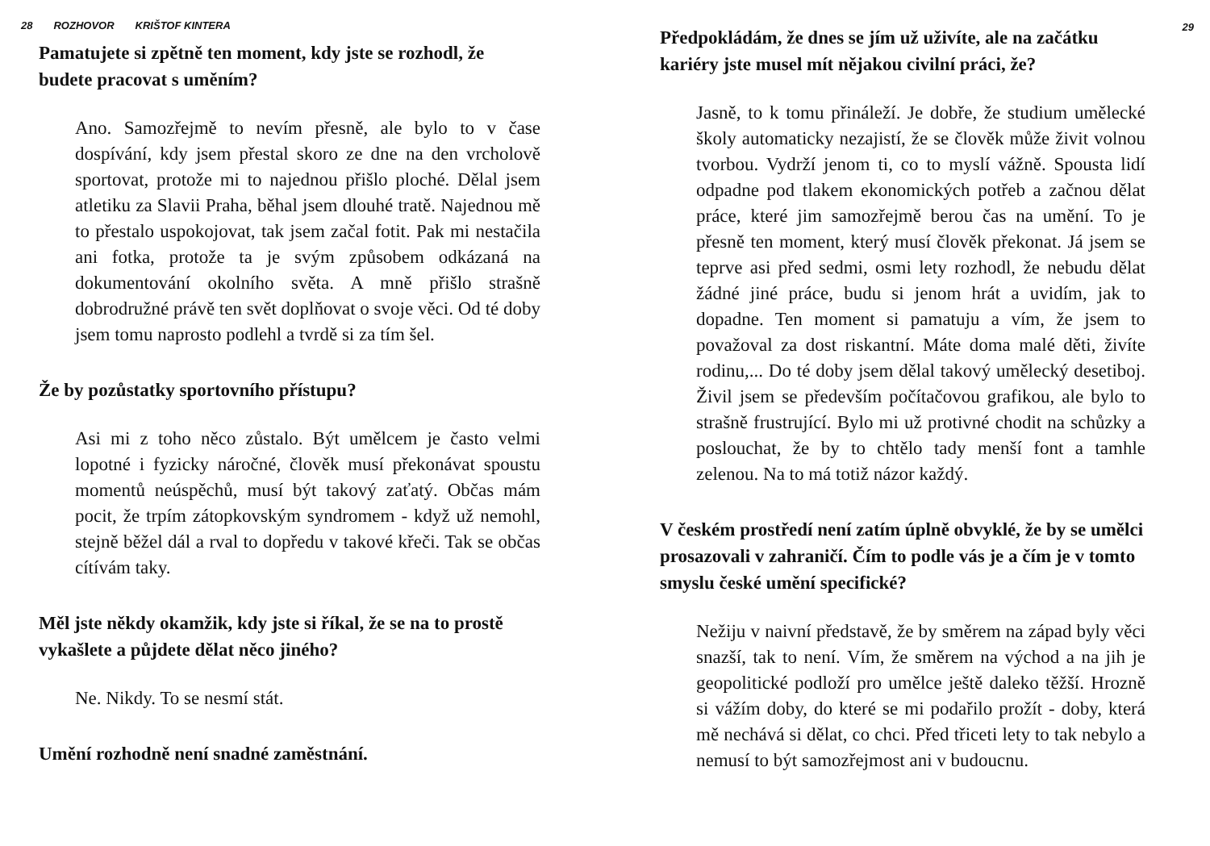28 ROZHOVOR KRIŠTOF KINTERA
Pamatujete si zpětně ten moment, kdy jste se rozhodl, že budete pracovat s uměním?
Ano. Samozřejmě to nevím přesně, ale bylo to v čase dospívání, kdy jsem přestal skoro ze dne na den vrcholově sportovat, protože mi to najednou přišlo ploché. Dělal jsem atletiku za Slavii Praha, běhal jsem dlouhé tratě. Najednou mě to přestalo uspokojovat, tak jsem začal fotit. Pak mi nestačila ani fotka, protože ta je svým způsobem odkázaná na dokumentování okolního světa. A mně přišlo strašně dobrodružné právě ten svět doplňovat o svoje věci. Od té doby jsem tomu naprosto podlehl a tvrdě si za tím šel.
Že by pozůstatky sportovního přístupu?
Asi mi z toho něco zůstalo. Být umělcem je často velmi lopotné i fyzicky náročné, člověk musí překonávat spoustu momentů neúspěchů, musí být takový zaťatý. Občas mám pocit, že trpím zátopkovským syndromem - když už nemohl, stejně běžel dál a rval to dopředu v takové křeči. Tak se občas cítívám taky.
Měl jste někdy okamžik, kdy jste si říkal, že se na to prostě vykašlete a půjdete dělat něco jiného?
Ne. Nikdy. To se nesmí stát.
Umění rozhodně není snadné zaměstnání.
29
Předpokládám, že dnes se jím už uživíte, ale na začátku kariéry jste musel mít nějakou civilní práci, že?
Jasně, to k tomu přináleží. Je dobře, že studium umělecké školy automaticky nezajistí, že se člověk může živit volnou tvorbou. Vydrží jenom ti, co to myslí vážně. Spousta lidí odpadne pod tlakem ekonomických potřeb a začnou dělat práce, které jim samozřejmě berou čas na umění. To je přesně ten moment, který musí člověk překonat. Já jsem se teprve asi před sedmi, osmi lety rozhodl, že nebudu dělat žádné jiné práce, budu si jenom hrát a uvidím, jak to dopadne. Ten moment si pamatuju a vím, že jsem to považoval za dost riskantní. Máte doma malé děti, živíte rodinu,... Do té doby jsem dělal takový umělecký desetiboj. Živil jsem se především počítačovou grafikou, ale bylo to strašně frustrující. Bylo mi už protivné chodit na schůzky a poslouchat, že by to chtělo tady menší font a tamhle zelenou. Na to má totiž názor každý.
V českém prostředí není zatím úplně obvyklé, že by se umělci prosazovali v zahraničí. Čím to podle vás je a čím je v tomto smyslu české umění specifické?
Nežiju v naivní představě, že by směrem na západ byly věci snazší, tak to není. Vím, že směrem na východ a na jih je geopolitické podloží pro umělce ještě daleko těžší. Hrozně si vážím doby, do které se mi podařilo prožít - doby, která mě nechává si dělat, co chci. Před třiceti lety to tak nebylo a nemusí to být samozřejmost ani v budoucnu.